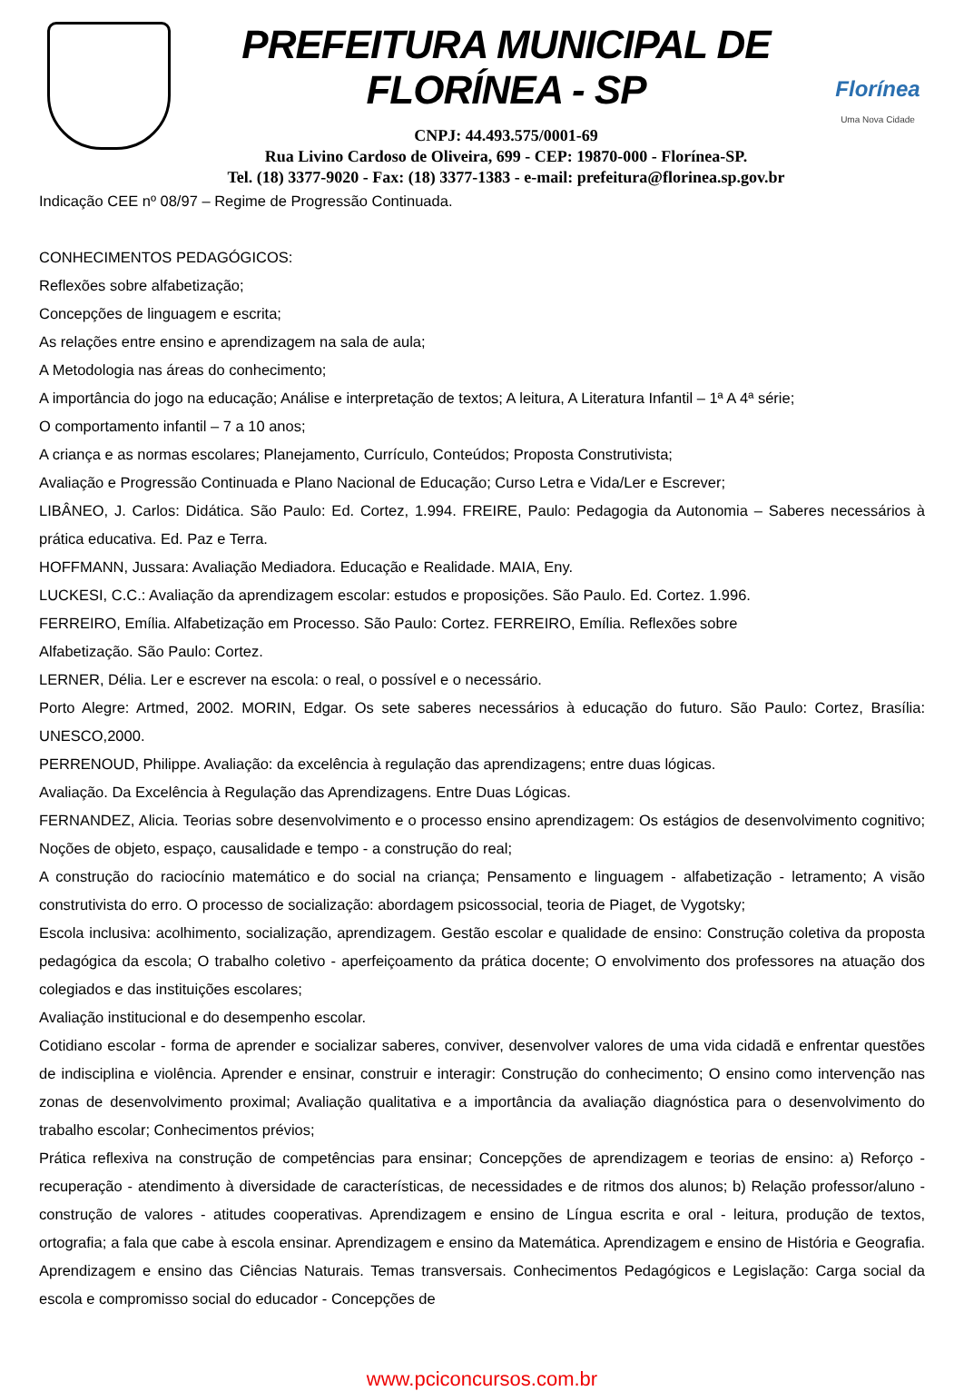PREFEITURA MUNICIPAL DE FLORÍNEA - SP
CNPJ: 44.493.575/0001-69
Rua Livino Cardoso de Oliveira, 699 - CEP: 19870-000 - Florínea-SP.
Tel. (18) 3377-9020 - Fax: (18) 3377-1383 - e-mail: prefeitura@florinea.sp.gov.br
Florínea
Uma Nova Cidade
Indicação CEE nº 08/97 – Regime de Progressão Continuada.
CONHECIMENTOS PEDAGÓGICOS:
Reflexões sobre alfabetização;
Concepções de linguagem e escrita;
As relações entre ensino e aprendizagem na sala de aula;
A Metodologia nas áreas do conhecimento;
A importância do jogo na educação; Análise e interpretação de textos; A leitura, A Literatura Infantil – 1ª A 4ª série;
O comportamento infantil – 7 a 10 anos;
A criança e as normas escolares; Planejamento, Currículo, Conteúdos; Proposta Construtivista;
Avaliação e Progressão Continuada e Plano Nacional de Educação; Curso Letra e Vida/Ler e Escrever;
LIBÂNEO, J. Carlos: Didática. São Paulo: Ed. Cortez, 1.994. FREIRE, Paulo: Pedagogia da Autonomia – Saberes necessários à prática educativa. Ed. Paz e Terra.
HOFFMANN, Jussara: Avaliação Mediadora. Educação e Realidade. MAIA, Eny.
LUCKESI, C.C.: Avaliação da aprendizagem escolar: estudos e proposições. São Paulo. Ed. Cortez. 1.996.
FERREIRO, Emília. Alfabetização em Processo. São Paulo: Cortez. FERREIRO, Emília. Reflexões sobre
Alfabetização. São Paulo: Cortez.
LERNER, Délia. Ler e escrever na escola: o real, o possível e o necessário.
Porto Alegre: Artmed, 2002. MORIN, Edgar. Os sete saberes necessários à educação do futuro. São Paulo: Cortez, Brasília: UNESCO,2000.
PERRENOUD, Philippe. Avaliação: da excelência à regulação das aprendizagens; entre duas lógicas.
Avaliação. Da Excelência à Regulação das Aprendizagens. Entre Duas Lógicas.
FERNANDEZ, Alicia. Teorias sobre desenvolvimento e o processo ensino aprendizagem: Os estágios de desenvolvimento cognitivo; Noções de objeto, espaço, causalidade e tempo - a construção do real;
A construção do raciocínio matemático e do social na criança; Pensamento e linguagem - alfabetização - letramento; A visão construtivista do erro. O processo de socialização: abordagem psicossocial, teoria de Piaget, de Vygotsky;
Escola inclusiva: acolhimento, socialização, aprendizagem. Gestão escolar e qualidade de ensino: Construção coletiva da proposta pedagógica da escola; O trabalho coletivo - aperfeiçoamento da prática docente; O envolvimento dos professores na atuação dos colegiados e das instituições escolares;
Avaliação institucional e do desempenho escolar.
Cotidiano escolar - forma de aprender e socializar saberes, conviver, desenvolver valores de uma vida cidadã e enfrentar questões de indisciplina e violência. Aprender e ensinar, construir e interagir: Construção do conhecimento; O ensino como intervenção nas zonas de desenvolvimento proximal; Avaliação qualitativa e a importância da avaliação diagnóstica para o desenvolvimento do trabalho escolar; Conhecimentos prévios;
Prática reflexiva na construção de competências para ensinar; Concepções de aprendizagem e teorias de ensino: a) Reforço - recuperação - atendimento à diversidade de características, de necessidades e de ritmos dos alunos; b) Relação professor/aluno - construção de valores - atitudes cooperativas. Aprendizagem e ensino de Língua escrita e oral - leitura, produção de textos, ortografia; a fala que cabe à escola ensinar. Aprendizagem e ensino da Matemática. Aprendizagem e ensino de História e Geografia. Aprendizagem e ensino das Ciências Naturais. Temas transversais. Conhecimentos Pedagógicos e Legislação: Carga social da escola e compromisso social do educador - Concepções de
www.pciconcursos.com.br